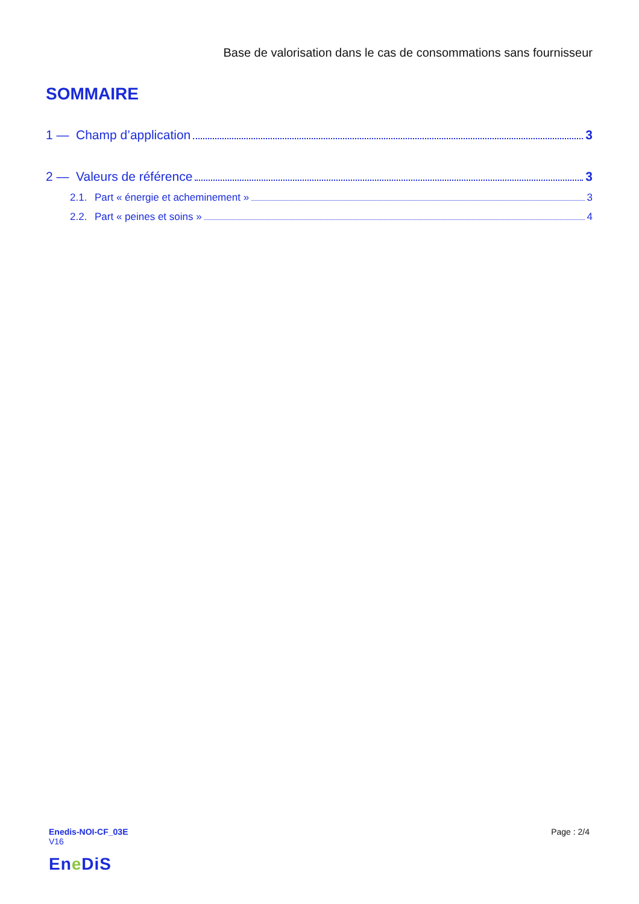Base de valorisation dans le cas de consommations sans fournisseur
SOMMAIRE
1 — Champ d’application 3
2 — Valeurs de référence 3
2.1. Part « énergie et acheminement » 3
2.2. Part « peines et soins » 4
Enedis-NOI-CF_03E
V16
Page : 2/4
Ene DiS